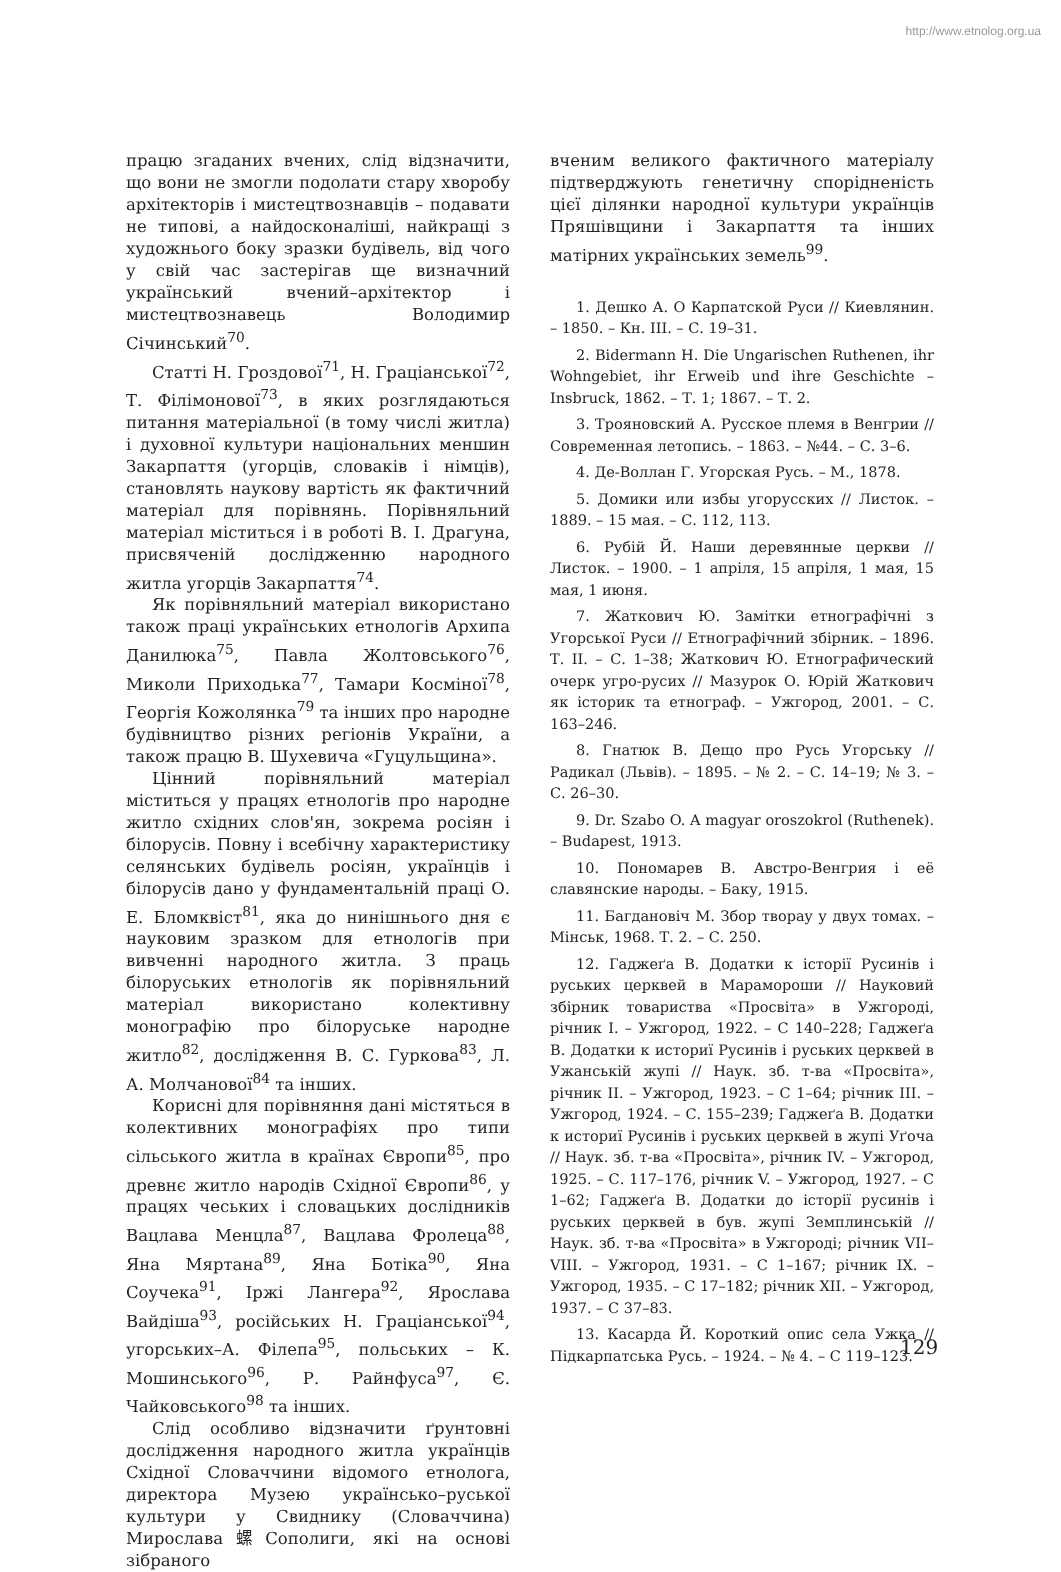http://www.etnolog.org.ua
працю згаданих вчених, слід відзначити, що вони не змогли подолати стару хворобу архітекторів і мистецтвознавців – подавати не типові, а найдосконаліші, найкращі з художнього боку зразки будівель, від чого у свій час застерігав ще визначний український вчений–архітектор і мистецтвознавець Володимир Січинський<sup>70</sup>.
Статті Н. Гроздової<sup>71</sup>, Н. Граціанської<sup>72</sup>, Т. Філімонової<sup>73</sup>, в яких розглядаються питання матеріальної (в тому числі житла) і духовної культури національних меншин Закарпаття (угорців, словаків і німців), становлять наукову вартість як фактичний матеріал для порівнянь. Порівняльний матеріал міститься і в роботі В. І. Драгуна, присвяченій дослідженню народного житла угорців Закарпаття<sup>74</sup>.
Як порівняльний матеріал використано також праці українських етнологів Архипа Данилюка<sup>75</sup>, Павла Жолтовського<sup>76</sup>, Миколи Приходька<sup>77</sup>, Тамари Косміної<sup>78</sup>, Георгія Кожолянка<sup>79</sup> та інших про народне будівництво різних регіонів України, а також працю В. Шухевича «Гуцульщина».
Цінний порівняльний матеріал міститься у працях етнологів про народне житло східних слов'ян, зокрема росіян і білорусів. Повну і всебічну характеристику селянських будівель росіян, українців і білорусів дано у фундаментальній праці О. Е. Бломквіст<sup>81</sup>, яка до нинішнього дня є науковим зразком для етнологів при вивченні народного житла. З праць білоруських етнологів як порівняльний матеріал використано колективну монографію про білоруське народне житло<sup>82</sup>, дослідження В. С. Гуркова<sup>83</sup>, Л. А. Молчанової<sup>84</sup> та інших.
Корисні для порівняння дані містяться в колективних монографіях про типи сільського житла в країнах Європи<sup>85</sup>, про древнє житло народів Східної Європи<sup>86</sup>, у працях чеських і словацьких дослідників Вацлава Менцла<sup>87</sup>, Вацлава Фролеца<sup>88</sup>, Яна Мяртана<sup>89</sup>, Яна Ботіка<sup>90</sup>, Яна Соучека<sup>91</sup>, Іржі Лангера<sup>92</sup>, Ярослава Вайдіша<sup>93</sup>, російських Н. Граціанської<sup>94</sup>, угорських–А. Філепа<sup>95</sup>, польських – К. Мошинського<sup>96</sup>, Р. Райнфуса<sup>97</sup>, Є. Чайковського<sup>98</sup> та інших.
Слід особливо відзначити ґрунтовні дослідження народного житла українців Східної Словаччини відомого етнолога, директора Музею українсько–руської культури у Свиднику (Словаччина) Мирослава螺Сополиги, які на основі зібраного
вченим великого фактичного матеріалу підтверджують генетичну спорідненість цієї ділянки народної культури українців Пряшівщини і Закарпаття та інших матірних українських земель<sup>99</sup>.
1. Дешко А. О Карпатской Руси // Киевлянин. – 1850. – Кн. III. – С. 19–31.
2. Bidermann H. Die Ungarischen Ruthenen, ihr Wohngebiet, ihr Erweib und ihre Geschichte – Insbruck, 1862. – Т. 1; 1867. – Т. 2.
3. Трояновский А. Русское племя в Венгрии // Современная летопись. – 1863. – №44. – С. 3–6.
4. Де-Воллан Г. Угорская Русь. – М., 1878.
5. Домики или избы угорусских // Листок. – 1889. – 15 мая. – С. 112, 113.
6. Рубій Й. Наши деревянные церкви // Листок. – 1900. – 1 апріля, 15 апріля, 1 мая, 15 мая, 1 июня.
7. Жаткович Ю. Замітки етнографічні з Угорської Руси // Етнографічний збірник. – 1896. Т. II. – С. 1–38; Жаткович Ю. Етнографический очерк угро-русих // Мазурок О. Юрій Жаткович як історик та етнограф. – Ужгород, 2001. – С. 163–246.
8. Гнатюк В. Дещо про Русь Угорську // Радикал (Львів). – 1895. – № 2. – С. 14–19; № 3. – С. 26–30.
9. Dr. Szabo O. A magyar oroszokrol (Ruthenek). – Budapest, 1913.
10. Пономарев В. Австро-Венгрия і её славянские народы. – Баку, 1915.
11. Багдановіч М. Збор твopay у двух томах. – Мінськ, 1968. Т. 2. – С. 250.
12. Гаджеґа В. Додатки к історії Русинів і руських церквей в Марамороши // Науковий збірник товариства «Просвіта» в Ужгороді, річник I. – Ужгород, 1922. – С 140–228; Гаджеґа В. Додатки к историї Русинів і руських церквей в Ужанській жупі // Наук. зб. т-ва «Просвіта», річник II. – Ужгород, 1923. – С 1–64; річник III. – Ужгород, 1924. – С. 155–239; Гаджеґа В. Додатки к историї Русинів і руських церквей в жупі Уґоча // Наук. зб. т-ва «Просвіта», річник IV. – Ужгород, 1925. – С. 117–176, річник V. – Ужгород, 1927. – С 1–62; Гаджеґа В. Додатки до історії русинів і руських церквей в був. жупі Земплинській // Наук. зб. т-ва «Просвіта» в Ужгороді; річник VII–VIII. – Ужгород, 1931. – С 1–167; річник IX. – Ужгород, 1935. – С 17–182; річник XII. – Ужгород, 1937. – С 37–83.
13. Касарда Й. Короткий опис села Ужка // Підкарпатська Русь. – 1924. – № 4. – С 119–123.
129